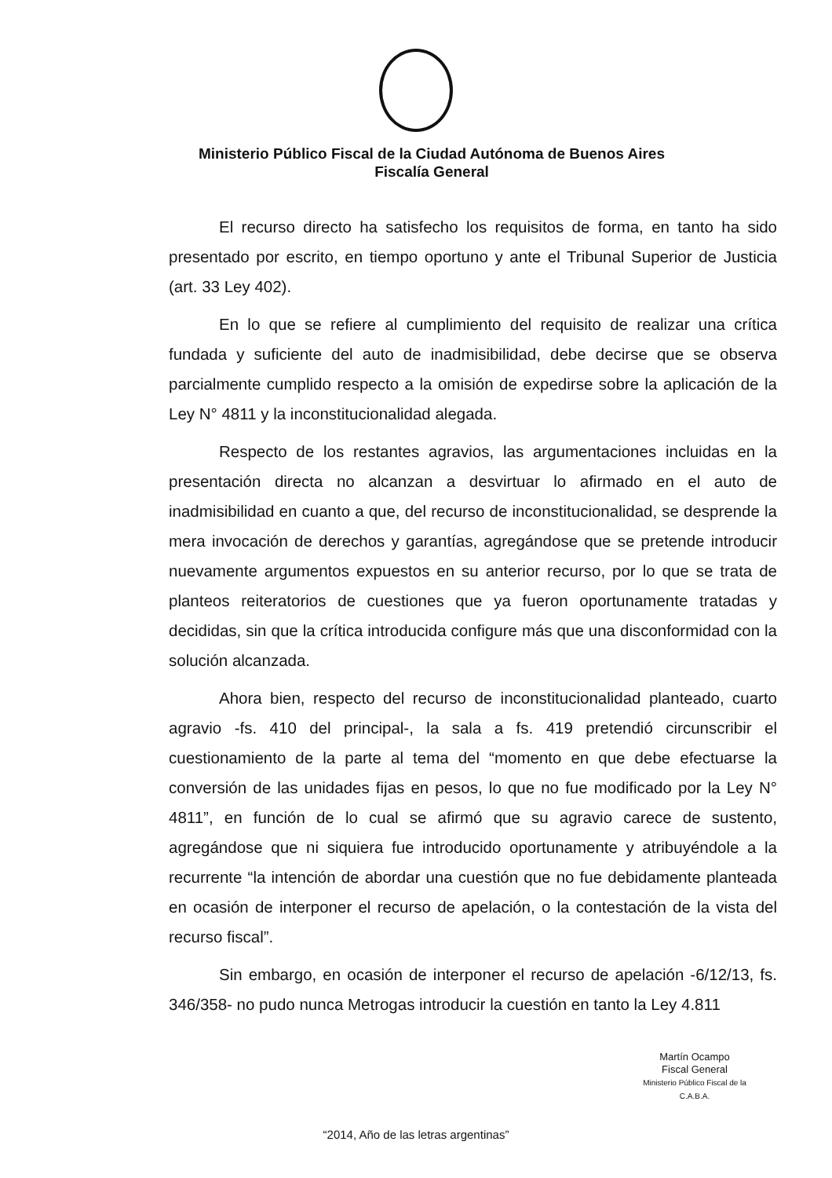Ministerio Público Fiscal de la Ciudad Autónoma de Buenos Aires
Fiscalía General
El recurso directo ha satisfecho los requisitos de forma, en tanto ha sido presentado por escrito, en tiempo oportuno y ante el Tribunal Superior de Justicia (art. 33 Ley 402).
En lo que se refiere al cumplimiento del requisito de realizar una crítica fundada y suficiente del auto de inadmisibilidad, debe decirse que se observa parcialmente cumplido respecto a la omisión de expedirse sobre la aplicación de la Ley N° 4811 y la inconstitucionalidad alegada.
Respecto de los restantes agravios, las argumentaciones incluidas en la presentación directa no alcanzan a desvirtuar lo afirmado en el auto de inadmisibilidad en cuanto a que, del recurso de inconstitucionalidad, se desprende la mera invocación de derechos y garantías, agregándose que se pretende introducir nuevamente argumentos expuestos en su anterior recurso, por lo que se trata de planteos reiteratorios de cuestiones que ya fueron oportunamente tratadas y decididas, sin que la crítica introducida configure más que una disconformidad con la solución alcanzada.
Ahora bien, respecto del recurso de inconstitucionalidad planteado, cuarto agravio -fs. 410 del principal-, la sala a fs. 419 pretendió circunscribir el cuestionamiento de la parte al tema del “momento en que debe efectuarse la conversión de las unidades fijas en pesos, lo que no fue modificado por la Ley N° 4811”, en función de lo cual se afirmó que su agravio carece de sustento, agregándose que ni siquiera fue introducido oportunamente y atribuyéndole a la recurrente “la intención de abordar una cuestión que no fue debidamente planteada en ocasión de interponer el recurso de apelación, o la contestación de la vista del recurso fiscal”.
Sin embargo, en ocasión de interponer el recurso de apelación -6/12/13, fs. 346/358- no pudo nunca Metrogas introducir la cuestión en tanto la Ley 4.811
Martín Ocampo
Fiscal General
Ministerio Público Fiscal de la C.A.B.A.
“2014, Año de las letras argentinas”